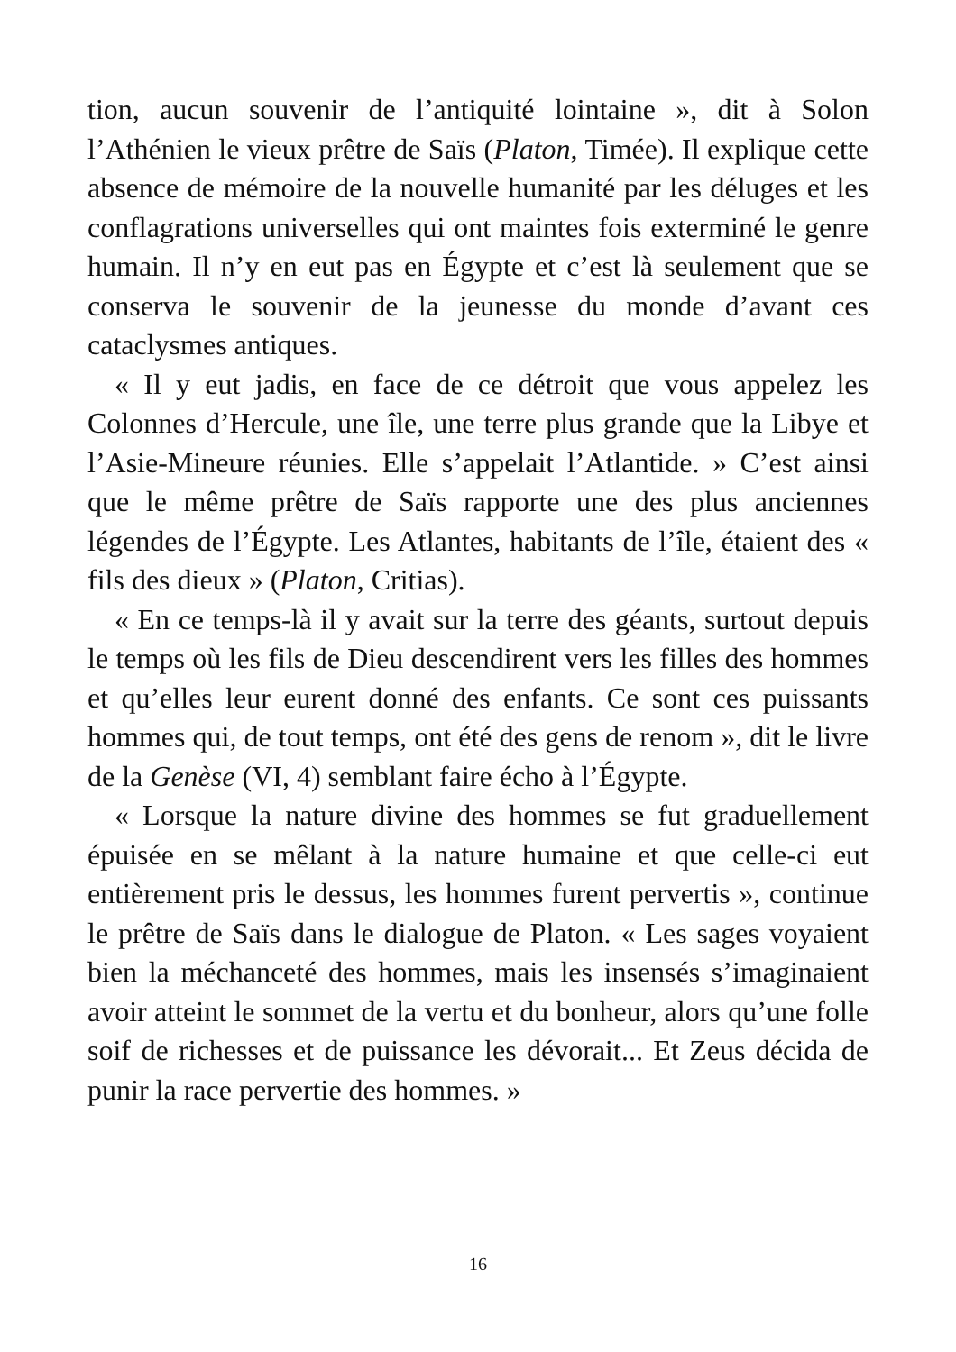tion, aucun souvenir de l’antiquité lointaine », dit à Solon l’Athénien le vieux prêtre de Saïs (Platon, Timée). Il explique cette absence de mémoire de la nouvelle humanité par les déluges et les conflagrations universelles qui ont maintes fois exterminé le genre humain. Il n’y en eut pas en Égypte et c’est là seulement que se conserva le souvenir de la jeunesse du monde d’avant ces cataclysmes antiques.
« Il y eut jadis, en face de ce détroit que vous appelez les Colonnes d’Hercule, une île, une terre plus grande que la Libye et l’Asie-Mineure réunies. Elle s’appelait l’Atlantide. » C’est ainsi que le même prêtre de Saïs rapporte une des plus anciennes légendes de l’Égypte. Les Atlantes, habitants de l’île, étaient des « fils des dieux » (Platon, Critias).
« En ce temps-là il y avait sur la terre des géants, surtout depuis le temps où les fils de Dieu descendirent vers les filles des hommes et qu’elles leur eurent donné des enfants. Ce sont ces puissants hommes qui, de tout temps, ont été des gens de renom », dit le livre de la Genèse (VI, 4) semblant faire écho à l’Égypte.
« Lorsque la nature divine des hommes se fut graduellement épuisée en se mêlant à la nature humaine et que celle-ci eut entièrement pris le dessus, les hommes furent pervertis », continue le prêtre de Saïs dans le dialogue de Platon. « Les sages voyaient bien la méchanceté des hommes, mais les insensés s’imaginaient avoir atteint le sommet de la vertu et du bonheur, alors qu’une folle soif de richesses et de puissance les dévorait... Et Zeus décida de punir la race pervertie des hommes. »
16